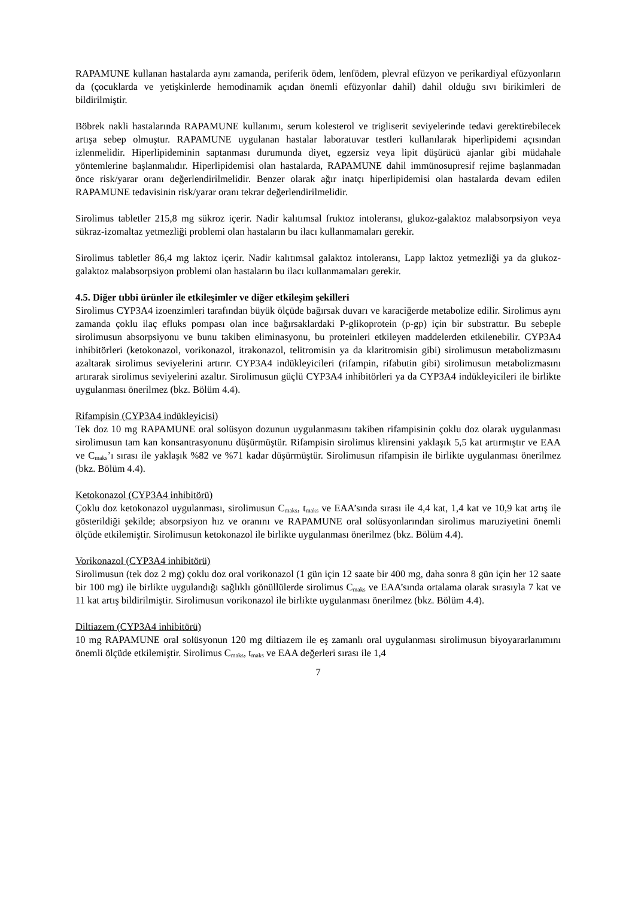RAPAMUNE kullanan hastalarda aynı zamanda, periferik ödem, lenfödem, plevral efüzyon ve perikardiyal efüzyonların da (çocuklarda ve yetişkinlerde hemodinamik açıdan önemli efüzyonlar dahil) dahil olduğu sıvı birikimleri de bildirilmiştir.
Böbrek nakli hastalarında RAPAMUNE kullanımı, serum kolesterol ve trigliserit seviyelerinde tedavi gerektirebilecek artışa sebep olmuştur. RAPAMUNE uygulanan hastalar laboratuvar testleri kullanılarak hiperlipidemi açısından izlenmelidir. Hiperlipideminin saptanması durumunda diyet, egzersiz veya lipit düşürücü ajanlar gibi müdahale yöntemlerine başlanmalıdır. Hiperlipidemisi olan hastalarda, RAPAMUNE dahil immünosupresif rejime başlanmadan önce risk/yarar oranı değerlendirilmelidir. Benzer olarak ağır inatçı hiperlipidemisi olan hastalarda devam edilen RAPAMUNE tedavisinin risk/yarar oranı tekrar değerlendirilmelidir.
Sirolimus tabletler 215,8 mg sükroz içerir. Nadir kalıtımsal fruktoz intoleransı, glukoz-galaktoz malabsorpsiyon veya sükraz-izomaltaz yetmezliği problemi olan hastaların bu ilacı kullanmamaları gerekir.
Sirolimus tabletler 86,4 mg laktoz içerir. Nadir kalıtımsal galaktoz intoleransı, Lapp laktoz yetmezliği ya da glukoz-galaktoz malabsorpsiyon problemi olan hastaların bu ilacı kullanmamaları gerekir.
4.5. Diğer tıbbi ürünler ile etkileşimler ve diğer etkileşim şekilleri
Sirolimus CYP3A4 izoenzimleri tarafından büyük ölçüde bağırsak duvarı ve karaciğerde metabolize edilir. Sirolimus aynı zamanda çoklu ilaç efluks pompası olan ince bağırsaklardaki P-glikoprotein (p-gp) için bir substrattır. Bu sebeple sirolimusun absorpsiyonu ve bunu takiben eliminasyonu, bu proteinleri etkileyen maddelerden etkilenebilir. CYP3A4 inhibitörleri (ketokonazol, vorikonazol, itrakonazol, telitromisin ya da klaritromisin gibi) sirolimusun metabolizmasını azaltarak sirolimus seviyelerini artırır. CYP3A4 indükleyicileri (rifampin, rifabutin gibi) sirolimusun metabolizmasını artırarak sirolimus seviyelerini azaltır. Sirolimusun güçlü CYP3A4 inhibitörleri ya da CYP3A4 indükleyicileri ile birlikte uygulanması önerilmez (bkz. Bölüm 4.4).
Rifampisin (CYP3A4 indükleyicisi)
Tek doz 10 mg RAPAMUNE oral solüsyon dozunun uygulanmasını takiben rifampisinin çoklu doz olarak uygulanması sirolimusun tam kan konsantrasyonunu düşürmüştür. Rifampisin sirolimus klirensini yaklaşık 5,5 kat artırmıştır ve EAA ve C<sub>maks</sub>’ı sırası ile yaklaşık %82 ve %71 kadar düşürmüştür. Sirolimusun rifampisin ile birlikte uygulanması önerilmez (bkz. Bölüm 4.4).
Ketokonazol (CYP3A4 inhibitörü)
Çoklu doz ketokonazol uygulanması, sirolimusun C<sub>maks</sub>, t<sub>maks</sub> ve EAA’sında sırası ile 4,4 kat, 1,4 kat ve 10,9 kat artış ile gösterildiği şekilde; absorpsiyon hız ve oranını ve RAPAMUNE oral solüsyonlarından sirolimus maruziyetini önemli ölçüde etkilemiştir. Sirolimusun ketokonazol ile birlikte uygulanması önerilmez (bkz. Bölüm 4.4).
Vorikonazol (CYP3A4 inhibitörü)
Sirolimusun (tek doz 2 mg) çoklu doz oral vorikonazol (1 gün için 12 saate bir 400 mg, daha sonra 8 gün için her 12 saate bir 100 mg) ile birlikte uygulandığı sağlıklı gönüllülerde sirolimus C<sub>maks</sub> ve EAA’sında ortalama olarak sırasıyla 7 kat ve 11 kat artış bildirilmiştir. Sirolimusun vorikonazol ile birlikte uygulanması önerilmez (bkz. Bölüm 4.4).
Diltiazem (CYP3A4 inhibitörü)
10 mg RAPAMUNE oral solüsyonun 120 mg diltiazem ile eş zamanlı oral uygulanması sirolimusun biyoyararlanımını önemli ölçüde etkilemiştir. Sirolimus C<sub>maks</sub>, t<sub>maks</sub> ve EAA değerleri sırası ile 1,4
7